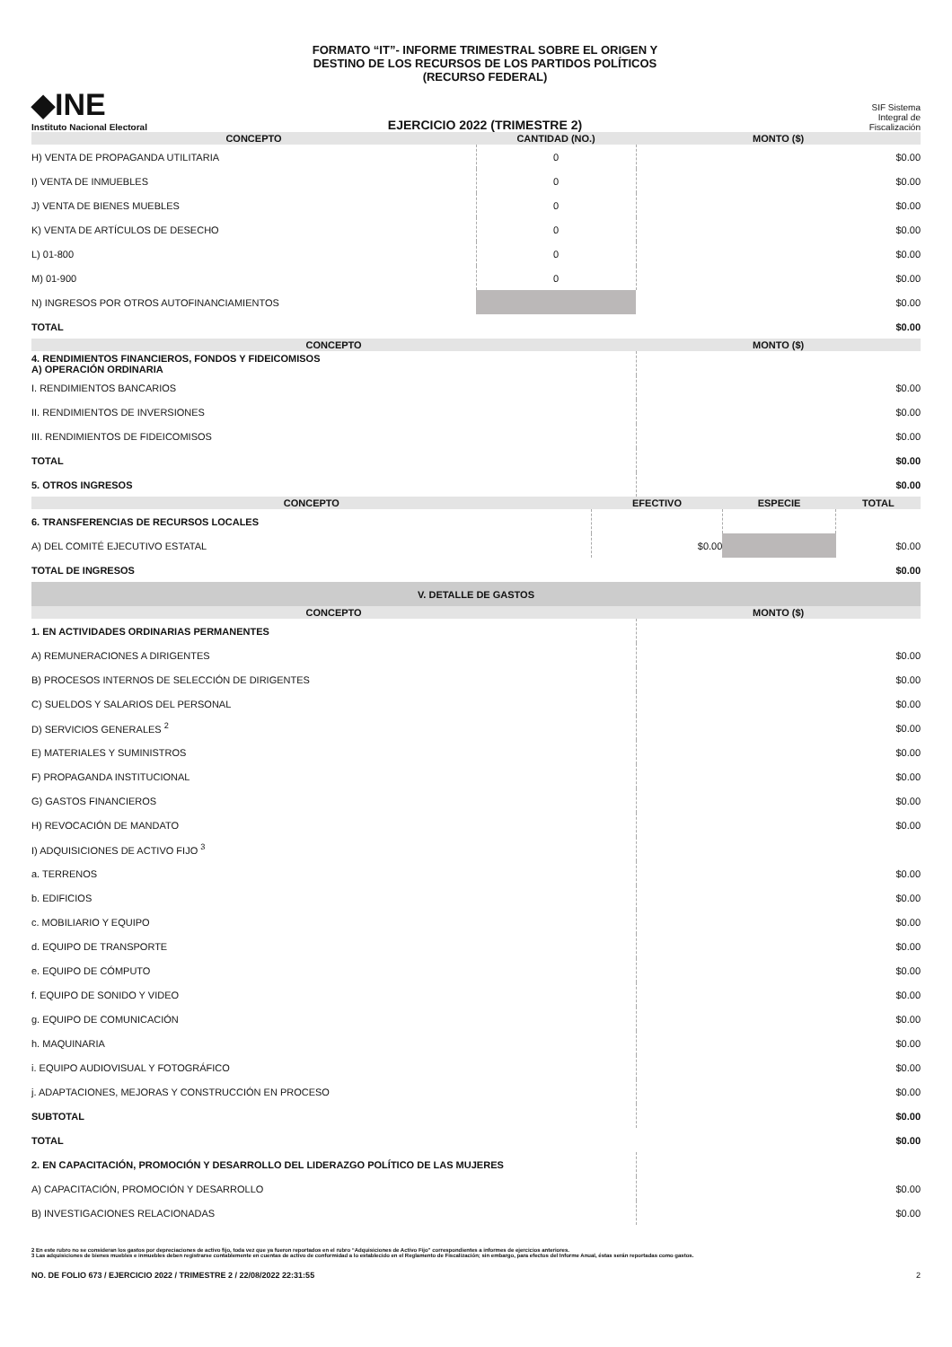◆INE
Instituto Nacional Electoral
FORMATO “IT”- INFORME TRIMESTRAL SOBRE EL ORIGEN Y
DESTINO DE LOS RECURSOS DE LOS PARTIDOS POLÍTICOS
(RECURSO FEDERAL)
EJERCICIO 2022 (TRIMESTRE 2)
SIF Sistema
Integral de
Fiscalización
| CONCEPTO | CANTIDAD (NO.) | MONTO ($) |
| --- | --- | --- |
| H) VENTA DE PROPAGANDA UTILITARIA | 0 | $0.00 |
| I) VENTA DE INMUEBLES | 0 | $0.00 |
| J) VENTA DE BIENES MUEBLES | 0 | $0.00 |
| K) VENTA DE ARTÍCULOS DE DESECHO | 0 | $0.00 |
| L) 01-800 | 0 | $0.00 |
| M) 01-900 | 0 | $0.00 |
| N) INGRESOS POR OTROS AUTOFINANCIAMIENTOS | | $0.00 |
| TOTAL | | $0.00 |
| CONCEPTO | MONTO ($) |
| --- | --- |
| 4. RENDIMIENTOS FINANCIEROS, FONDOS Y FIDEICOMISOS A) OPERACIÓN ORDINARIA | |
| I. RENDIMIENTOS BANCARIOS | $0.00 |
| II. RENDIMIENTOS DE INVERSIONES | $0.00 |
| III. RENDIMIENTOS DE FIDEICOMISOS | $0.00 |
| TOTAL | $0.00 |
| 5. OTROS INGRESOS | $0.00 |
| CONCEPTO | EFECTIVO | ESPECIE | TOTAL |
| --- | --- | --- | --- |
| 6. TRANSFERENCIAS DE RECURSOS LOCALES | | | |
| A) DEL COMITÉ EJECUTIVO ESTATAL | $0.00 | | $0.00 |
| TOTAL DE INGRESOS | | | $0.00 |
| V. DETALLE DE GASTOS | | | |
| CONCEPTO | MONTO ($) |
| --- | --- |
| 1. EN ACTIVIDADES ORDINARIAS PERMANENTES | |
| A) REMUNERACIONES A DIRIGENTES | $0.00 |
| B) PROCESOS INTERNOS DE SELECCIÓN DE DIRIGENTES | $0.00 |
| C) SUELDOS Y SALARIOS DEL PERSONAL | $0.00 |
| D) SERVICIOS GENERALES <sup>2</sup> | $0.00 |
| E) MATERIALES Y SUMINISTROS | $0.00 |
| F) PROPAGANDA INSTITUCIONAL | $0.00 |
| G) GASTOS FINANCIEROS | $0.00 |
| H) REVOCACIÓN DE MANDATO | $0.00 |
| I) ADQUISICIONES DE ACTIVO FIJO <sup>3</sup> | |
| a. TERRENOS | $0.00 |
| b. EDIFICIOS | $0.00 |
| c. MOBILIARIO Y EQUIPO | $0.00 |
| d. EQUIPO DE TRANSPORTE | $0.00 |
| e. EQUIPO DE CÓMPUTO | $0.00 |
| f. EQUIPO DE SONIDO Y VIDEO | $0.00 |
| g. EQUIPO DE COMUNICACIÓN | $0.00 |
| h. MAQUINARIA | $0.00 |
| i. EQUIPO AUDIOVISUAL Y FOTOGRÁFICO | $0.00 |
| j. ADAPTACIONES, MEJORAS Y CONSTRUCCIÓN EN PROCESO | $0.00 |
| SUBTOTAL | $0.00 |
| TOTAL | $0.00 |
| 2. EN CAPACITACIÓN, PROMOCIÓN Y DESARROLLO DEL LIDERAZGO POLÍTICO DE LAS MUJERES | |
| A) CAPACITACIÓN, PROMOCIÓN Y DESARROLLO | $0.00 |
| B) INVESTIGACIONES RELACIONADAS | $0.00 |
2 En este rubro no se consideran los gastos por depreciaciones de activo fijo, toda vez que ya fueron reportados en el rubro “Adquisiciones de Activo Fijo” correspondientes a informes de ejercicios anteriores.
3 Las adquisiciones de bienes muebles e inmuebles deben registrarse contablemente en cuentas de activo de conformidad a lo establecido en el Reglamento de Fiscalización; sin embargo, para efectos del Informe Anual, éstas serán reportadas como gastos.
NO. DE FOLIO 673 / EJERCICIO 2022 / TRIMESTRE 2 / 22/08/2022 22:31:55 2